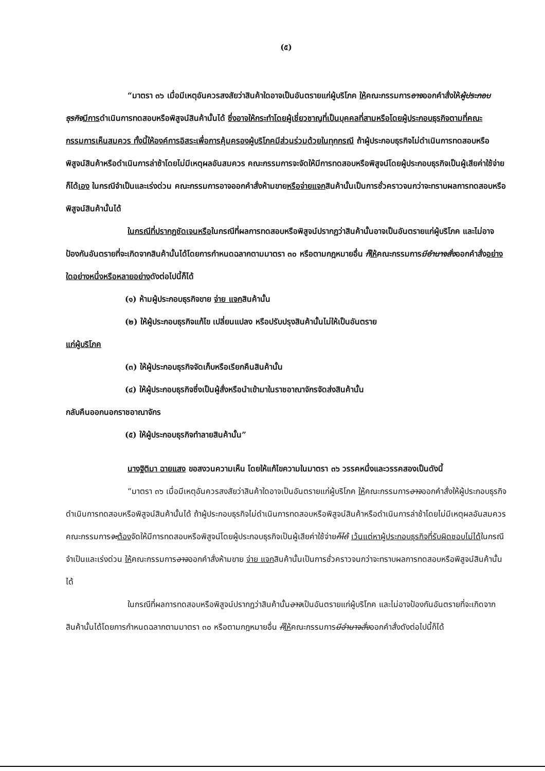(๕)
“มาตรา ๓๖ เมื่อมีเหตุอันควรสงสัยว่าสินค้าใดอาจเป็นอันตรายแก่ผู้บริโภค ให้คณะกรรมการอาจออกคำสั่งให้ผู้ประกอบธุรกิจ มีการดำเนินการทดสอบหรือพิสูจน์สินค้านั้นได้ ซึ่งอาจให้กระทำโดยผู้เชี่ยวชาญที่เป็นบุคคลที่สามหรือโดยผู้ประกอบธุรกิจตามที่คณะกรรมการเห็นสมควร ทั้งนี้ให้องค์การอิสระเพื่อการคุ้มครองผู้บริโภคมีส่วนร่วมด้วยในทุกกรณี ถ้าผู้ประกอบธุรกิจไม่ดำเนินการทดสอบหรือพิสูจน์สินค้าหรือดำเนินการล่าช้าโดยไม่มีเหตุผลอันสมควร คณะกรรมการจะจัดให้มีการทดสอบหรือพิสูจน์โดยผู้ประกอบธุรกิจเป็นผู้เสียค่าใช้จ่ายก็ได้เอง ในกรณีจำเป็นและเร่งด่วน คณะกรรมการอาจออกคำสั่งห้ามขายหรือจ่ายแจกสินค้านั้นเป็นการชั่วคราวจนกว่าจะทราบผลการทดสอบหรือพิสูจน์สินค้านั้นได้
ในกรณีที่ปรากฏชัดเจนหรือในกรณีที่ผลการทดสอบหรือพิสูจน์ปรากฏว่าสินค้านั้นอาจเป็นอันตรายแก่ผู้บริโภค และไม่อาจป้องกันอันตรายที่จะเกิดจากสินค้านั้นได้โดยการกำหนดฉลากตามมาตรา ๓๐ หรือตามกฎหมายอื่น ก็ให้คณะกรรมการมีอำนาจสั่งออกคำสั่งอย่างใดอย่างหนึ่งหรือหลายอย่างดังต่อไปนี้ก็ได้
(๑) ห้ามผู้ประกอบธุรกิจขาย จ่าย แจกสินค้านั้น
(๒) ให้ผู้ประกอบธุรกิจแก้ไข เปลี่ยนแปลง หรือปรับปรุงสินค้านั้นไม่ให้เป็นอันตราย
แก่ผู้บริโภค
(๓) ให้ผู้ประกอบธุรกิจจัดเก็บหรือเรียกคืนสินค้านั้น
(๔) ให้ผู้ประกอบธุรกิจซึ่งเป็นผู้สั่งหรือนำเข้ามาในราชอาณาจักรจัดส่งสินค้านั้น
กลับคืนออกนอกราชอาณาจักร
(๕) ให้ผู้ประกอบธุรกิจทำลายสินค้านั้น”
นางฐิติมา ฉายแสง ขอสงวนความเห็น โดยให้แก้ไขความในมาตรา ๓๖ วรรคหนึ่งและวรรคสองเป็นดังนี้
“มาตรา ๓๖ เมื่อมีเหตุอันควรสงสัยว่าสินค้าใดอาจเป็นอันตรายแก่ผู้บริโภค ให้คณะกรรมการอาจออกคำสั่งให้ผู้ประกอบธุรกิจดำเนินการทดสอบหรือพิสูจน์สินค้านั้นได้ ถ้าผู้ประกอบธุรกิจไม่ดำเนินการทดสอบหรือพิสูจน์สินค้าหรือดำเนินการล่าช้าโดยไม่มีเหตุผลอันสมควร คณะกรรมการจะ ต้องจัดให้มีการทดสอบหรือพิสูจน์โดยผู้ประกอบธุรกิจเป็นผู้เสียค่าใช้จ่ายก็ได้ เว้นแต่หาผู้ประกอบธุรกิจที่รับผิดชอบไม่ได้ในกรณีจำเป็นและเร่งด่วน ให้คณะกรรมการอาจออกคำสั่งห้ามขาย จ่าย แจกสินค้านั้นเป็นการชั่วคราวจนกว่าจะทราบผลการทดสอบหรือพิสูจน์สินค้านั้นได้
ในกรณีที่ผลการทดสอบหรือพิสูจน์ปรากฏว่าสินค้านั้นอาจเป็นอันตรายแก่ผู้บริโภค และไม่อาจป้องกันอันตรายที่จะเกิดจากสินค้านั้นได้โดยการกำหนดฉลากตามมาตรา ๓๐ หรือตามกฎหมายอื่น ก็ให้คณะกรรมการมีอำนาจสั่งออกคำสั่งดังต่อไปนี้ก็ได้